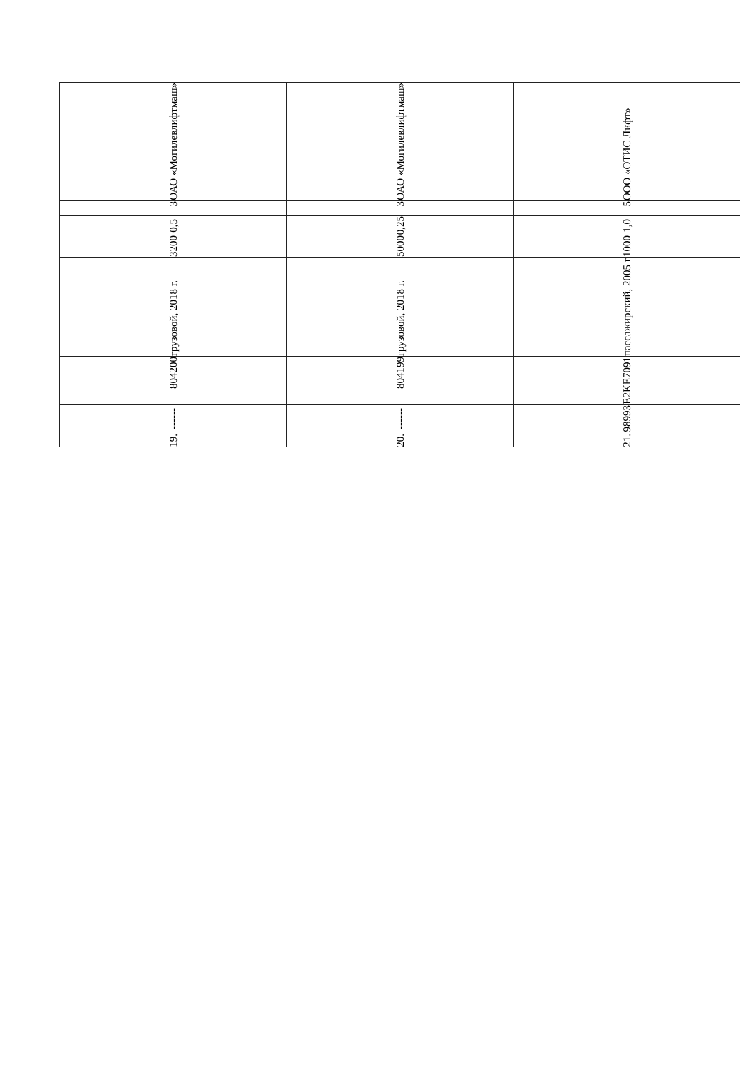| 19. | ------ | 804200 | грузовой, 2018 г. | 3200 | 0,5 | 3 | ОАО «Могилевлифтмаш» |
| 20. | ------ | 804199 | грузовой, 2018 г. | 5000 | 0,25 | 3 | ОАО «Могилевлифтмаш» |
| 21. | 98993 | E2KE7091 | пассажирский, 2005 г | 1000 | 1,0 | 5 | ООО «ОТИС Лифт» |